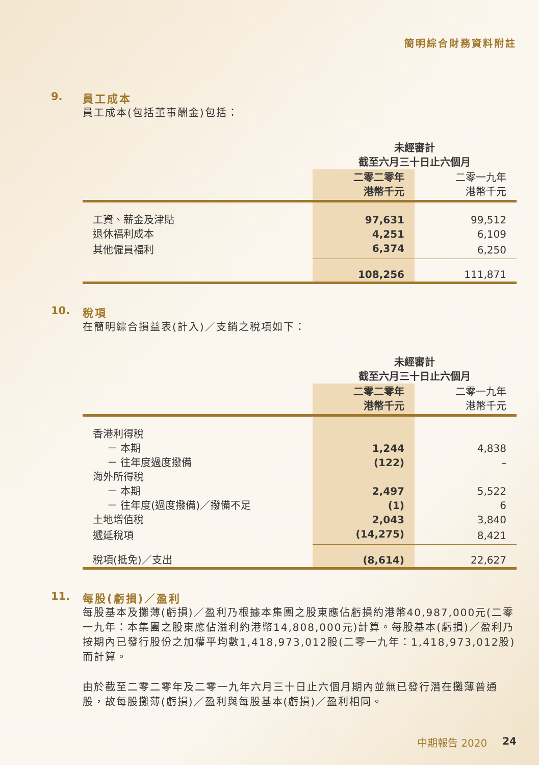簡明綜合財務資料附註
9. 員工成本
員工成本(包括董事酬金)包括：
| | 未經審計 截至六月三十日止六個月 | |
| | 二零二零年 港幣千元 | 二零一九年 港幣千元 |
| 工資、薪金及津貼 | 97,631 | 99,512 |
| 退休福利成本 | 4,251 | 6,109 |
| 其他僱員福利 | 6,374 | 6,250 |
| | 108,256 | 111,871 |
10. 稅項
在簡明綜合損益表(計入)／支銷之稅項如下：
| | 未經審計 截至六月三十日止六個月 | |
| | 二零二零年 港幣千元 | 二零一九年 港幣千元 |
| 香港利得稅 | | |
| － 本期 | 1,244 | 4,838 |
| － 往年度過度撥備 | (122) | – |
| 海外所得稅 | | |
| － 本期 | 2,497 | 5,522 |
| － 往年度(過度撥備)／撥備不足 | (1) | 6 |
| 土地增值稅 | 2,043 | 3,840 |
| 遞延稅項 | (14,275) | 8,421 |
| 稅項(抵免)／支出 | (8,614) | 22,627 |
11. 每股(虧損)／盈利
每股基本及攤薄(虧損)／盈利乃根據本集團之股東應佔虧損約港幣40,987,000元(二零一九年：本集團之股東應佔溢利約港幣14,808,000元)計算。每股基本(虧損)／盈利乃按期內已發行股份之加權平均數1,418,973,012股(二零一九年：1,418,973,012股)而計算。
由於截至二零二零年及二零一九年六月三十日止六個月期內並無已發行潛在攤薄普通股，故每股攤薄(虧損)／盈利與每股基本(虧損)／盈利相同。
中期報告 2020 24